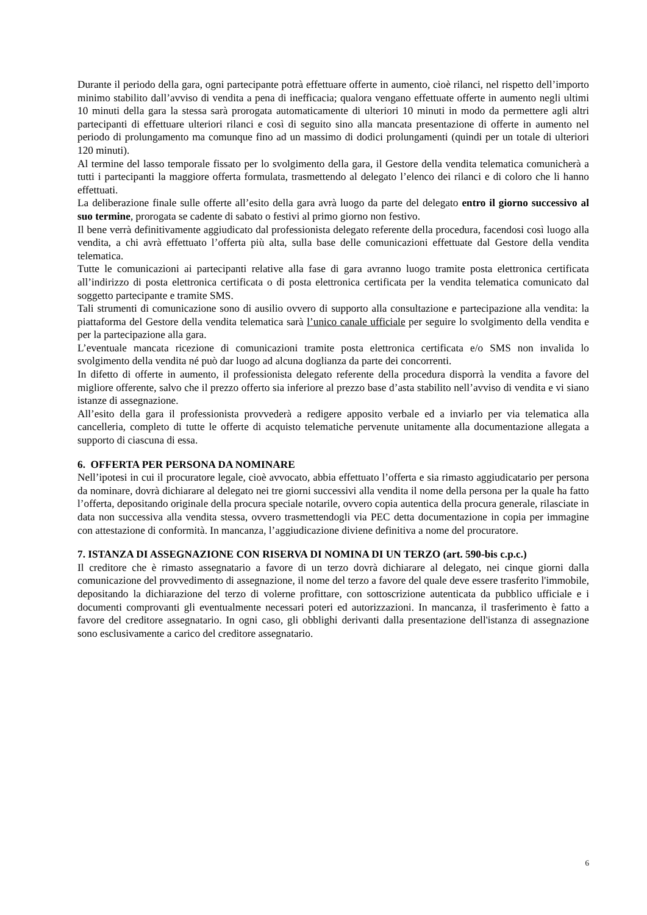Durante il periodo della gara, ogni partecipante potrà effettuare offerte in aumento, cioè rilanci, nel rispetto dell’importo minimo stabilito dall’avviso di vendita a pena di inefficacia; qualora vengano effettuate offerte in aumento negli ultimi 10 minuti della gara la stessa sarà prorogata automaticamente di ulteriori 10 minuti in modo da permettere agli altri partecipanti di effettuare ulteriori rilanci e così di seguito sino alla mancata presentazione di offerte in aumento nel periodo di prolungamento ma comunque fino ad un massimo di dodici prolungamenti (quindi per un totale di ulteriori 120 minuti).
Al termine del lasso temporale fissato per lo svolgimento della gara, il Gestore della vendita telematica comunicherà a tutti i partecipanti la maggiore offerta formulata, trasmettendo al delegato l’elenco dei rilanci e di coloro che li hanno effettuati.
La deliberazione finale sulle offerte all’esito della gara avrà luogo da parte del delegato entro il giorno successivo al suo termine, prorogata se cadente di sabato o festivi al primo giorno non festivo.
Il bene verrà definitivamente aggiudicato dal professionista delegato referente della procedura, facendosi così luogo alla vendita, a chi avrà effettuato l’offerta più alta, sulla base delle comunicazioni effettuate dal Gestore della vendita telematica.
Tutte le comunicazioni ai partecipanti relative alla fase di gara avranno luogo tramite posta elettronica certificata all’indirizzo di posta elettronica certificata o di posta elettronica certificata per la vendita telematica comunicato dal soggetto partecipante e tramite SMS.
Tali strumenti di comunicazione sono di ausilio ovvero di supporto alla consultazione e partecipazione alla vendita: la piattaforma del Gestore della vendita telematica sarà l’unico canale ufficiale per seguire lo svolgimento della vendita e per la partecipazione alla gara.
L’eventuale mancata ricezione di comunicazioni tramite posta elettronica certificata e/o SMS non invalida lo svolgimento della vendita né può dar luogo ad alcuna doglianza da parte dei concorrenti.
In difetto di offerte in aumento, il professionista delegato referente della procedura disporrà la vendita a favore del migliore offerente, salvo che il prezzo offerto sia inferiore al prezzo base d’asta stabilito nell’avviso di vendita e vi siano istanze di assegnazione.
All’esito della gara il professionista provvederà a redigere apposito verbale ed a inviarlo per via telematica alla cancelleria, completo di tutte le offerte di acquisto telematiche pervenute unitamente alla documentazione allegata a supporto di ciascuna di essa.
6. OFFERTA PER PERSONA DA NOMINARE
Nell’ipotesi in cui il procuratore legale, cioè avvocato, abbia effettuato l’offerta e sia rimasto aggiudicatario per persona da nominare, dovrà dichiarare al delegato nei tre giorni successivi alla vendita il nome della persona per la quale ha fatto l’offerta, depositando originale della procura speciale notarile, ovvero copia autentica della procura generale, rilasciate in data non successiva alla vendita stessa, ovvero trasmettendogli via PEC detta documentazione in copia per immagine con attestazione di conformità. In mancanza, l’aggiudicazione diviene definitiva a nome del procuratore.
7. ISTANZA DI ASSEGNAZIONE CON RISERVA DI NOMINA DI UN TERZO (art. 590-bis c.p.c.)
Il creditore che è rimasto assegnatario a favore di un terzo dovrà dichiarare al delegato, nei cinque giorni dalla comunicazione del provvedimento di assegnazione, il nome del terzo a favore del quale deve essere trasferito l'immobile, depositando la dichiarazione del terzo di volerne profittare, con sottoscrizione autenticata da pubblico ufficiale e i documenti comprovanti gli eventualmente necessari poteri ed autorizzazioni. In mancanza, il trasferimento è fatto a favore del creditore assegnatario. In ogni caso, gli obblighi derivanti dalla presentazione dell'istanza di assegnazione sono esclusivamente a carico del creditore assegnatario.
6